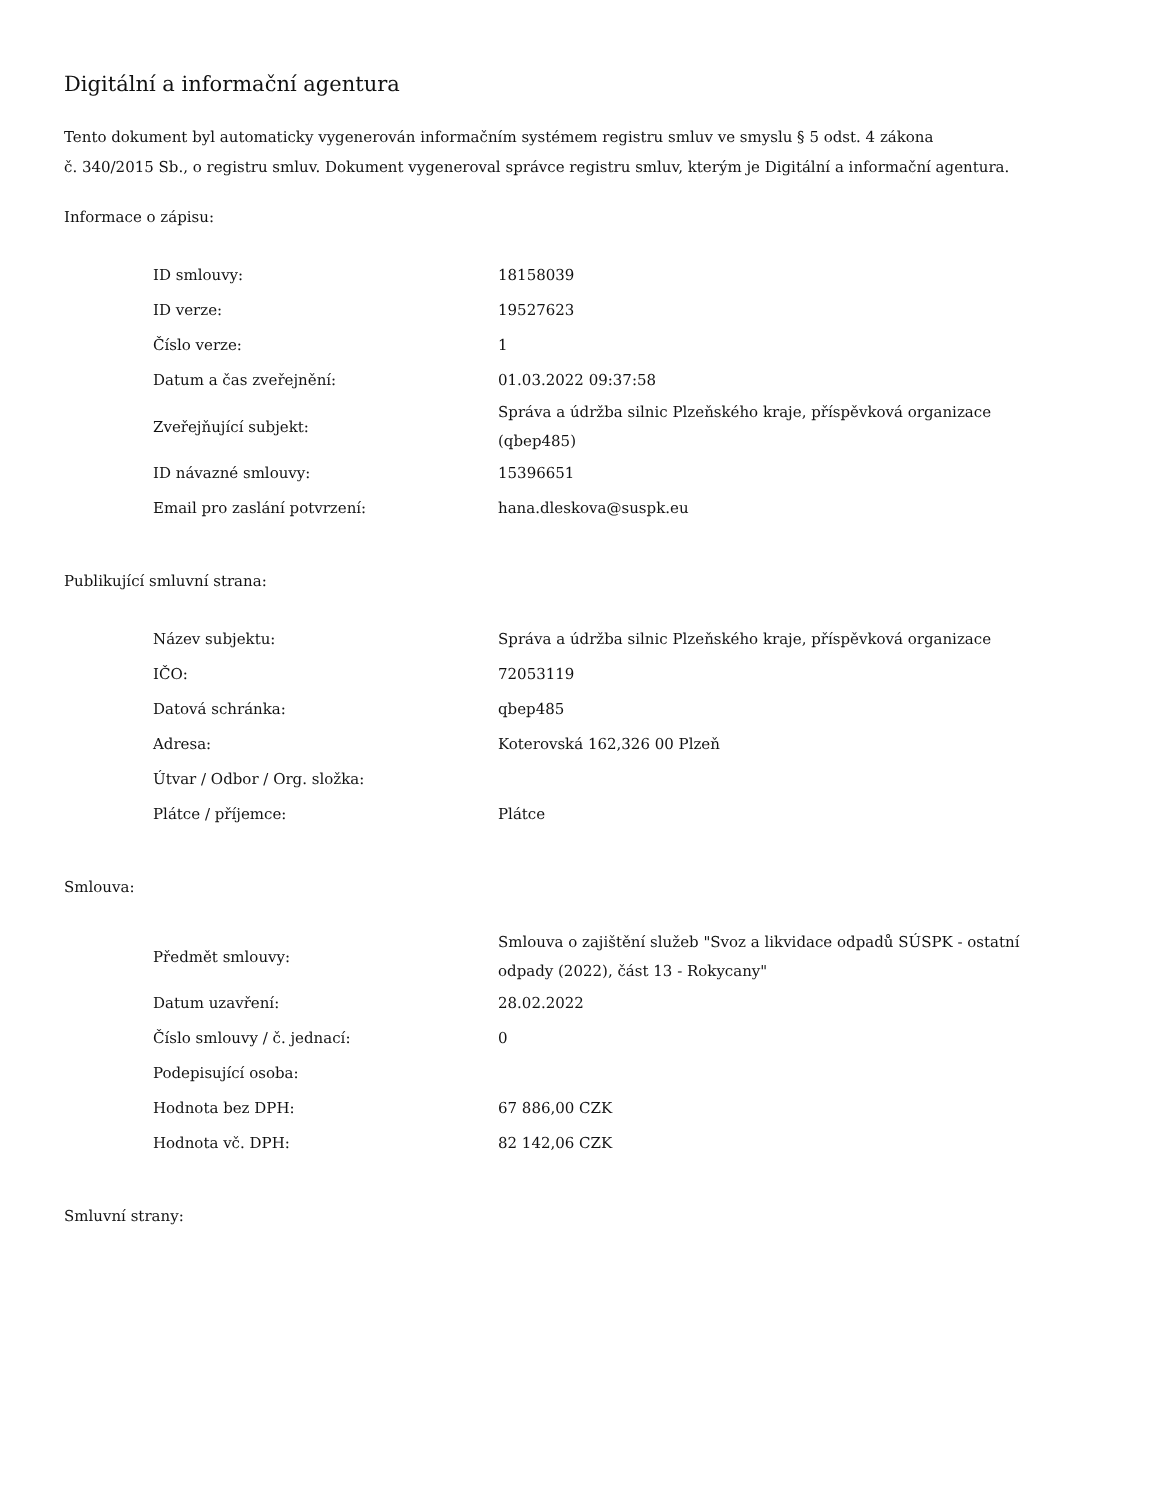Digitální a informační agentura
Tento dokument byl automaticky vygenerován informačním systémem registru smluv ve smyslu § 5 odst. 4 zákona
č. 340/2015 Sb., o registru smluv. Dokument vygeneroval správce registru smluv, kterým je Digitální a informační agentura.
Informace o zápisu:
| ID smlouvy: | 18158039 |
| ID verze: | 19527623 |
| Číslo verze: | 1 |
| Datum a čas zveřejnění: | 01.03.2022 09:37:58 |
| Zveřejňující subjekt: | Správa a údržba silnic Plzeňského kraje, příspěvková organizace (qbep485) |
| ID návazné smlouvy: | 15396651 |
| Email pro zaslání potvrzení: | hana.dleskova@suspk.eu |
Publikující smluvní strana:
| Název subjektu: | Správa a údržba silnic Plzeňského kraje, příspěvková organizace |
| IČO: | 72053119 |
| Datová schránka: | qbep485 |
| Adresa: | Koterovská 162,326 00 Plzeň |
| Útvar / Odbor / Org. složka: | |
| Plátce / příjemce: | Plátce |
Smlouva:
| Předmět smlouvy: | Smlouva o zajištění služeb "Svoz a likvidace odpadů SÚSPK - ostatní odpady (2022), část 13 - Rokycany" |
| Datum uzavření: | 28.02.2022 |
| Číslo smlouvy / č. jednací: | 0 |
| Podepisující osoba: | |
| Hodnota bez DPH: | 67 886,00 CZK |
| Hodnota vč. DPH: | 82 142,06 CZK |
Smluvní strany: